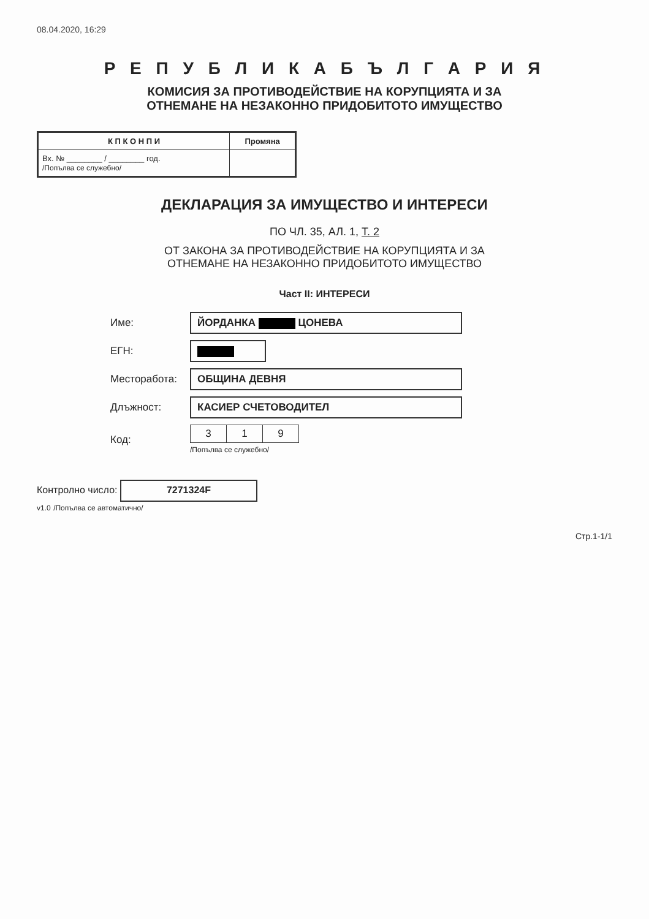08.04.2020, 16:29
Р Е П У Б Л И К А Б Ъ Л Г А Р И Я
КОМИСИЯ ЗА ПРОТИВОДЕЙСТВИЕ НА КОРУПЦИЯТА И ЗА
ОТНЕМАНЕ НА НЕЗАКОННО ПРИДОБИТОТО ИМУЩЕСТВО
| К П К О Н П И | Промяна |
| --- | --- |
| Вх. № ________ / ________ год. /Попълва се служебно/ | |
ДЕКЛАРАЦИЯ ЗА ИМУЩЕСТВО И ИНТЕРЕСИ
ПО ЧЛ. 35, АЛ. 1, Т. 2
ОТ ЗАКОНА ЗА ПРОТИВОДЕЙСТВИЕ НА КОРУПЦИЯТА И ЗА
ОТНЕМАНЕ НА НЕЗАКОННО ПРИДОБИТОТО ИМУЩЕСТВО
Част II: ИНТЕРЕСИ
Име:
ЙОРДАНКА ЦОНЕВА
ЕГН:
Месторабота:
ОБЩИНА ДЕВНЯ
Длъжност:
КАСИЕР СЧЕТОВОДИТЕЛ
Код:
| 3 | 1 | 9 |
/Попълва се служебно/
Контролно число:
7271324F
v1.0 /Попълва се автоматично/
Стр.1-1/1